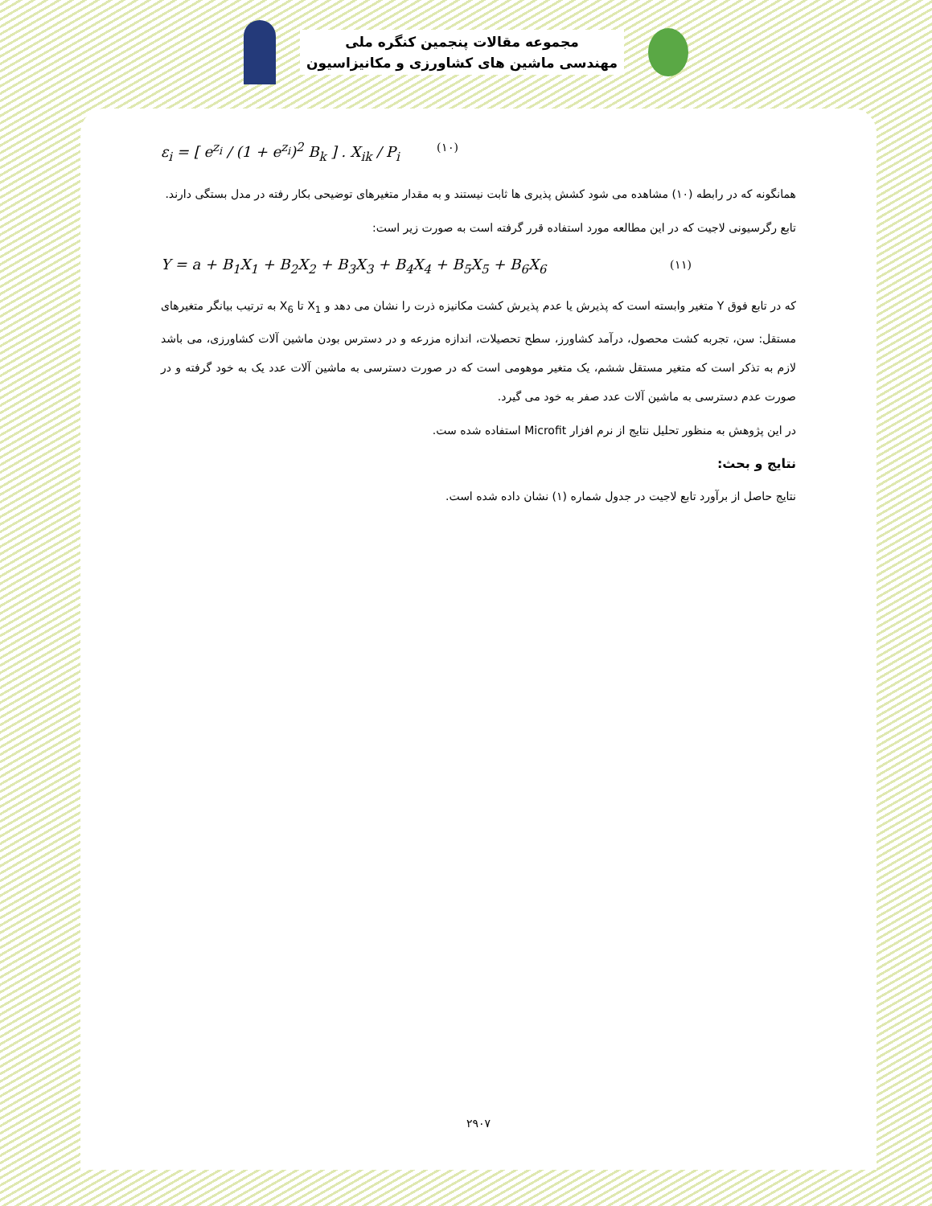مجموعه مقالات پنجمین کنگره ملی
مهندسی ماشین های کشاورزی و مکانیزاسیون
ε<sub>i</sub> = [ e<sup>z<sub>i</sub></sup> / (1 + e<sup>z<sub>i</sub></sup>)<sup>2</sup> B<sub>k</sub> ] . X<sub>ik</sub> / P<sub>i</sub> (۱۰)
همانگونه که در رابطه (۱۰) مشاهده می شود کشش پذیری ها ثابت نیستند و به مقدار متغیرهای توضیحی بکار رفته در مدل بستگی دارند.
تابع رگرسیونی لاجیت که در این مطالعه مورد استفاده قرر گرفته است به صورت زیر است:
Y = a + B<sub>1</sub>X<sub>1</sub> + B<sub>2</sub>X<sub>2</sub> + B<sub>3</sub>X<sub>3</sub> + B<sub>4</sub>X<sub>4</sub> + B<sub>5</sub>X<sub>5</sub> + B<sub>6</sub>X<sub>6</sub> (۱۱)
که در تابع فوق Y متغیر وابسته است که پذیرش یا عدم پذیرش کشت مکانیزه ذرت را نشان می دهد و X<sub>1</sub> تا X<sub>6</sub> به ترتیب بیانگر متغیرهای مستقل: سن، تجربه کشت محصول، درآمد کشاورز، سطح تحصیلات، اندازه مزرعه و در دسترس بودن ماشین آلات کشاورزی، می باشد لازم به تذکر است که متغیر مستقل ششم، یک متغیر موهومی است که در صورت دسترسی به ماشین آلات عدد یک به خود گرفته و در صورت عدم دسترسی به ماشین آلات عدد صفر به خود می گیرد.
در این پژوهش به منظور تحلیل نتایج از نرم افزار Microfit استفاده شده ست.
نتایج و بحث:
نتایج حاصل از برآورد تابع لاجیت در جدول شماره (۱) نشان داده شده است.
۲۹۰۷